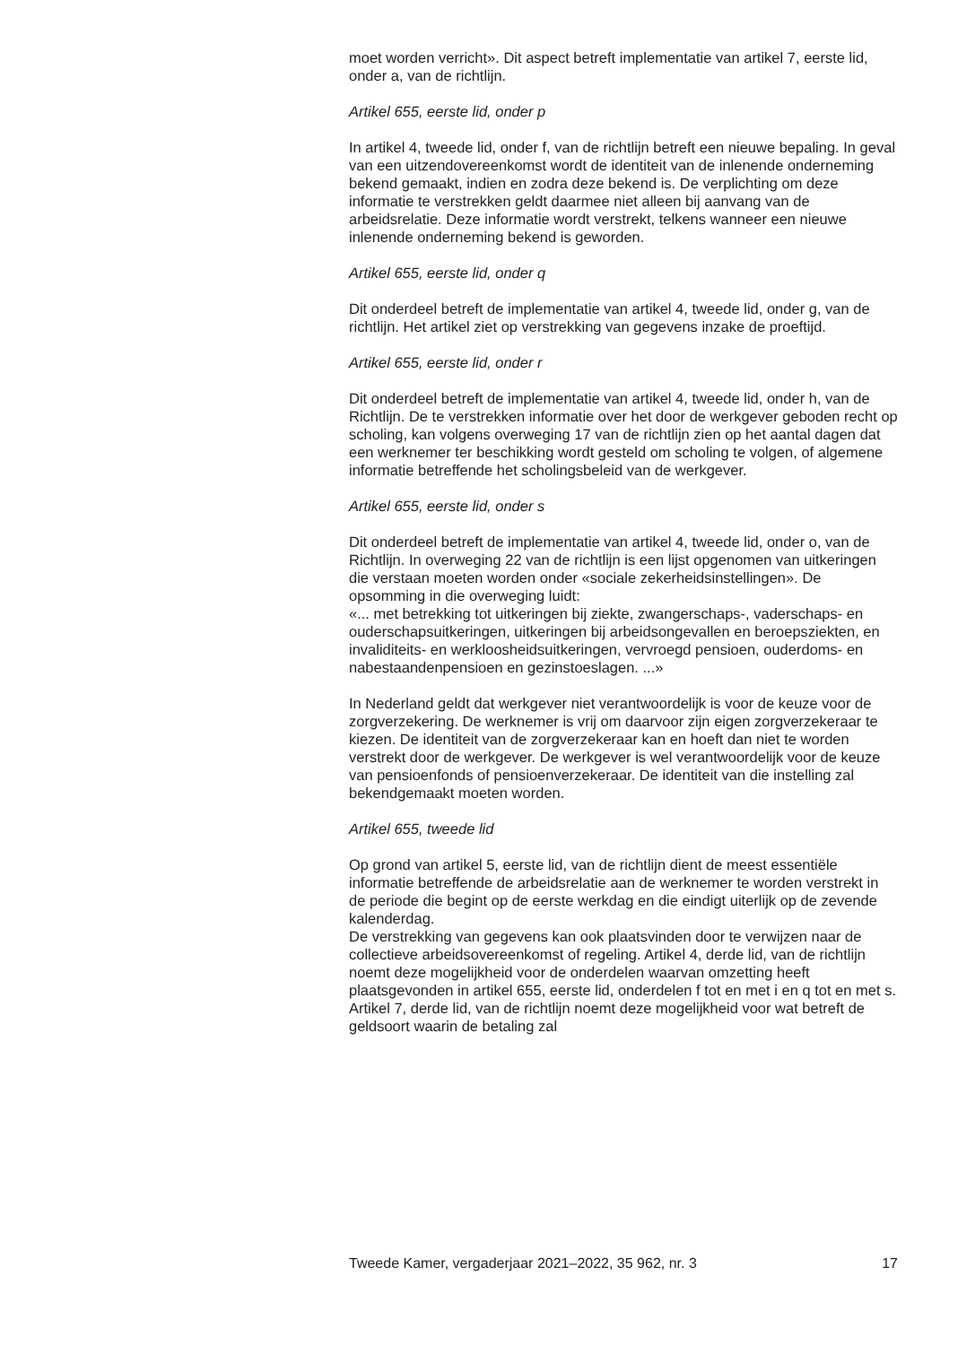moet worden verricht». Dit aspect betreft implementatie van artikel 7, eerste lid, onder a, van de richtlijn.
Artikel 655, eerste lid, onder p
In artikel 4, tweede lid, onder f, van de richtlijn betreft een nieuwe bepaling. In geval van een uitzendovereenkomst wordt de identiteit van de inlenende onderneming bekend gemaakt, indien en zodra deze bekend is. De verplichting om deze informatie te verstrekken geldt daarmee niet alleen bij aanvang van de arbeidsrelatie. Deze informatie wordt verstrekt, telkens wanneer een nieuwe inlenende onderneming bekend is geworden.
Artikel 655, eerste lid, onder q
Dit onderdeel betreft de implementatie van artikel 4, tweede lid, onder g, van de richtlijn. Het artikel ziet op verstrekking van gegevens inzake de proeftijd.
Artikel 655, eerste lid, onder r
Dit onderdeel betreft de implementatie van artikel 4, tweede lid, onder h, van de Richtlijn. De te verstrekken informatie over het door de werkgever geboden recht op scholing, kan volgens overweging 17 van de richtlijn zien op het aantal dagen dat een werknemer ter beschikking wordt gesteld om scholing te volgen, of algemene informatie betreffende het scholingsbeleid van de werkgever.
Artikel 655, eerste lid, onder s
Dit onderdeel betreft de implementatie van artikel 4, tweede lid, onder o, van de Richtlijn. In overweging 22 van de richtlijn is een lijst opgenomen van uitkeringen die verstaan moeten worden onder «sociale zekerheidsinstellingen». De opsomming in die overweging luidt:
«... met betrekking tot uitkeringen bij ziekte, zwangerschaps-, vaderschaps- en ouderschapsuitkeringen, uitkeringen bij arbeidsongevallen en beroepsziekten, en invaliditeits- en werkloosheidsuitkeringen, vervroegd pensioen, ouderdoms- en nabestaandenpensioen en gezinstoeslagen. ...»
In Nederland geldt dat werkgever niet verantwoordelijk is voor de keuze voor de zorgverzekering. De werknemer is vrij om daarvoor zijn eigen zorgverzekeraar te kiezen. De identiteit van de zorgverzekeraar kan en hoeft dan niet te worden verstrekt door de werkgever. De werkgever is wel verantwoordelijk voor de keuze van pensioenfonds of pensioenverzekeraar. De identiteit van die instelling zal bekendgemaakt moeten worden.
Artikel 655, tweede lid
Op grond van artikel 5, eerste lid, van de richtlijn dient de meest essentiële informatie betreffende de arbeidsrelatie aan de werknemer te worden verstrekt in de periode die begint op de eerste werkdag en die eindigt uiterlijk op de zevende kalenderdag.
De verstrekking van gegevens kan ook plaatsvinden door te verwijzen naar de collectieve arbeidsovereenkomst of regeling. Artikel 4, derde lid, van de richtlijn noemt deze mogelijkheid voor de onderdelen waarvan omzetting heeft plaatsgevonden in artikel 655, eerste lid, onderdelen f tot en met i en q tot en met s. Artikel 7, derde lid, van de richtlijn noemt deze mogelijkheid voor wat betreft de geldsoort waarin de betaling zal
Tweede Kamer, vergaderjaar 2021–2022, 35 962, nr. 3 17